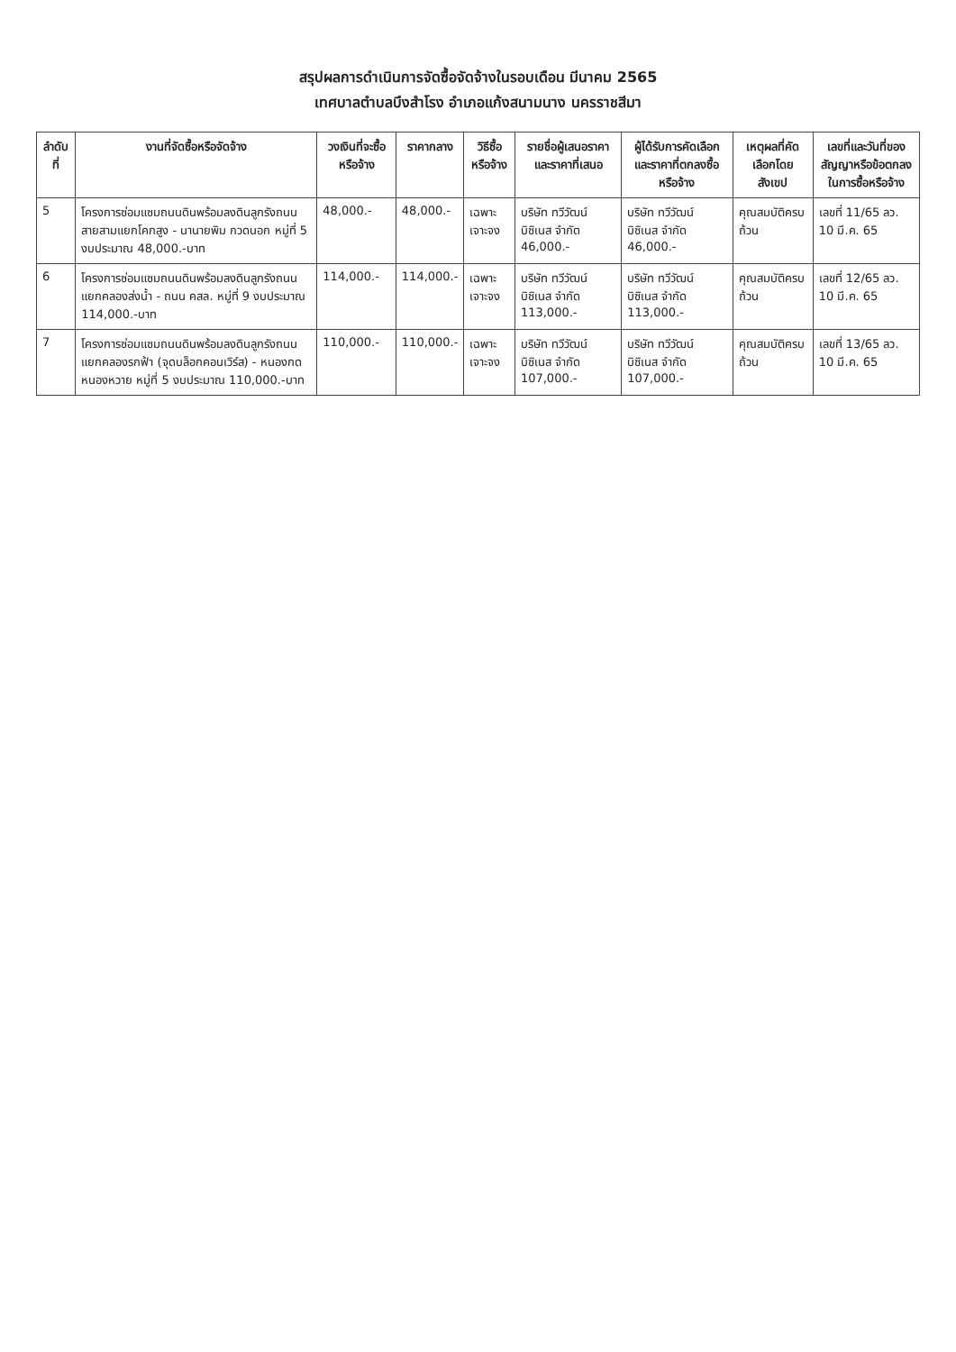สรุปผลการดำเนินการจัดซื้อจัดจ้างในรอบเดือน มีนาคม 2565
เทศบาลตำบลบึงสำโรง อำเภอแก้งสนามนาง นครราชสีมา
| ลำดับที่ | งานที่จัดซื้อหรือจัดจ้าง | วงเงินที่จะซื้อหรือจ้าง | ราคากลาง | วิธีซื้อหรือจ้าง | รายชื่อผู้เสนอราคาและราคาที่เสนอ | ผู้ได้รับการคัดเลือกและราคาที่ตกลงซื้อหรือจ้าง | เหตุผลที่คัดเลือกโดยสังเขป | เลขที่และวันที่ของสัญญาหรือข้อตกลงในการซื้อหรือจ้าง |
| --- | --- | --- | --- | --- | --- | --- | --- | --- |
| 5 | โครงการซ่อมแซมถนนดินพร้อมลงดินลูกรังถนนสายสามแยกโคกสูง - นานายพิม กวดนอก หมู่ที่ 5 งบประมาณ 48,000.-บาท | 48,000.- | 48,000.- | เฉพาะเจาะจง | บริษัท ทวีวัฒน์ บิซิเนส จำกัด 46,000.- | บริษัท ทวีวัฒน์ บิซิเนส จำกัด 46,000.- | คุณสมบัติครบถ้วน | เลขที่ 11/65 ลว. 10 มี.ค. 65 |
| 6 | โครงการซ่อมแซมถนนดินพร้อมลงดินลูกรังถนนแยกคลองส่งน้ำ - ถนน คสล. หมู่ที่ 9 งบประมาณ 114,000.-บาท | 114,000.- | 114,000.- | เฉพาะเจาะจง | บริษัท ทวีวัฒน์ บิซิเนส จำกัด 113,000.- | บริษัท ทวีวัฒน์ บิซิเนส จำกัด 113,000.- | คุณสมบัติครบถ้วน | เลขที่ 12/65 ลว. 10 มี.ค. 65 |
| 7 | โครงการซ่อมแซมถนนดินพร้อมลงดินลูกรังถนนแยกคลองรกฟ้า (จุดบล็อกคอนเวิร์ส) - หนองกดหนองหวาย หมู่ที่ 5 งบประมาณ 110,000.-บาท | 110,000.- | 110,000.- | เฉพาะเจาะจง | บริษัท ทวีวัฒน์ บิซิเนส จำกัด 107,000.- | บริษัท ทวีวัฒน์ บิซิเนส จำกัด 107,000.- | คุณสมบัติครบถ้วน | เลขที่ 13/65 ลว. 10 มี.ค. 65 |